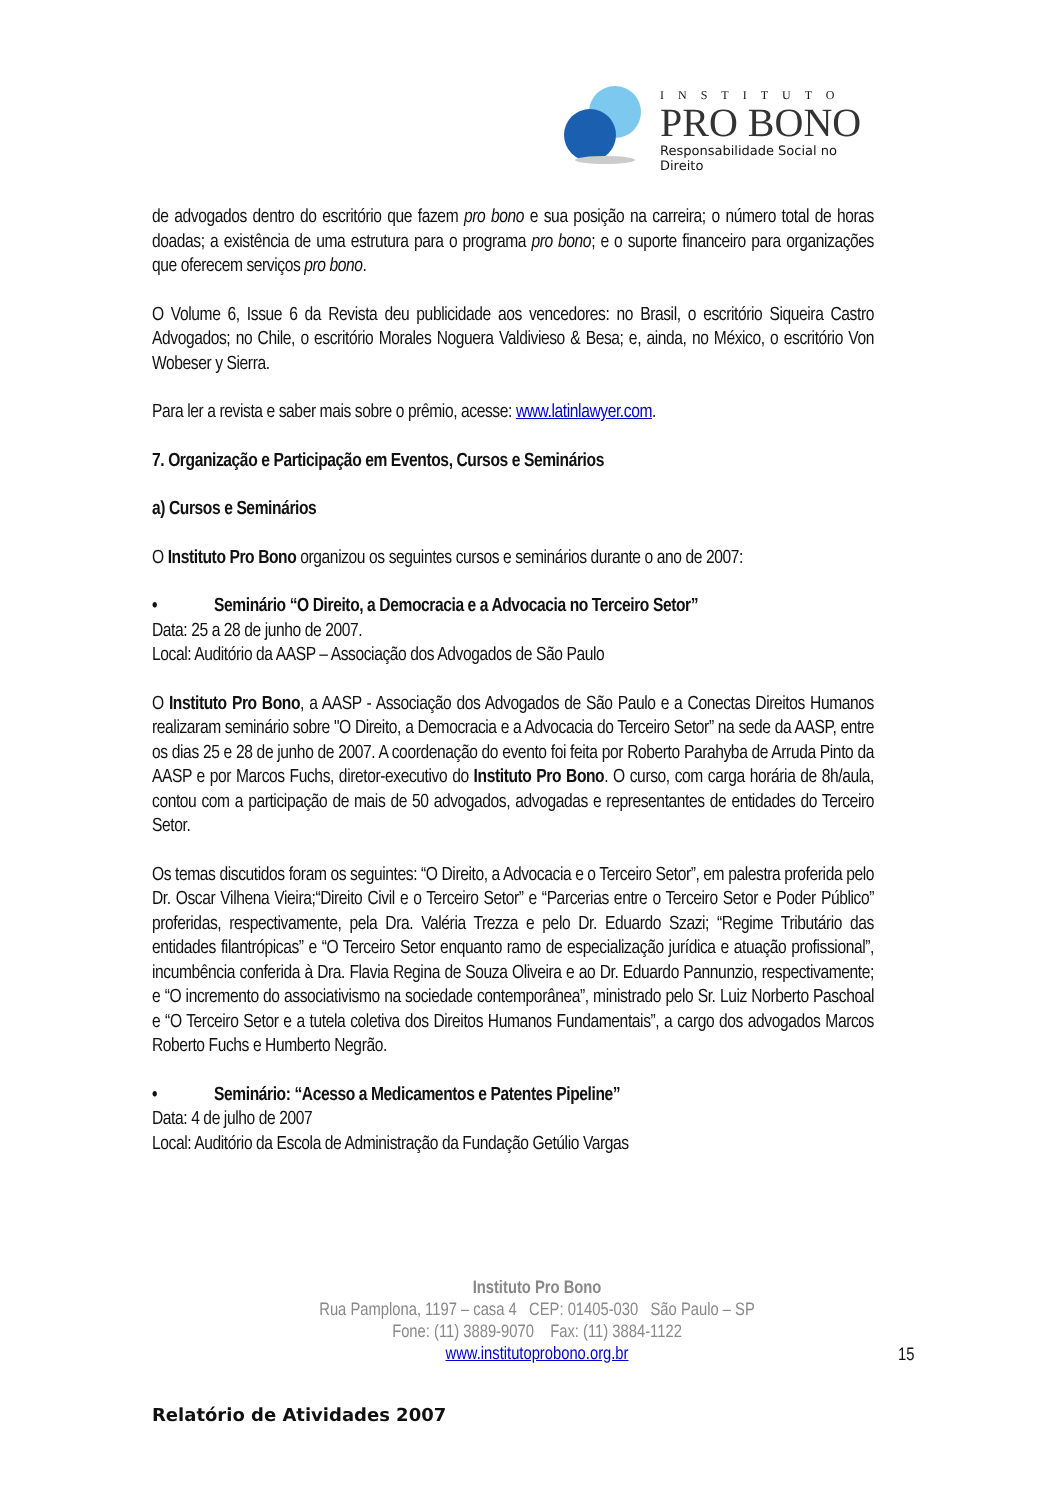INSTITUTO
PRO BONO
Responsabilidade Social no Direito
de advogados dentro do escritório que fazem pro bono e sua posição na carreira; o número total de horas doadas; a existência de uma estrutura para o programa pro bono; e o suporte financeiro para organizações que oferecem serviços pro bono.
O Volume 6, Issue 6 da Revista deu publicidade aos vencedores: no Brasil, o escritório Siqueira Castro Advogados; no Chile, o escritório Morales Noguera Valdivieso & Besa; e, ainda, no México, o escritório Von Wobeser y Sierra.
Para ler a revista e saber mais sobre o prêmio, acesse: www.latinlawyer.com.
7. Organização e Participação em Eventos, Cursos e Seminários
a) Cursos e Seminários
O Instituto Pro Bono organizou os seguintes cursos e seminários durante o ano de 2007:
• Seminário “O Direito, a Democracia e a Advocacia no Terceiro Setor”
Data: 25 a 28 de junho de 2007.
Local: Auditório da AASP – Associação dos Advogados de São Paulo
O Instituto Pro Bono, a AASP - Associação dos Advogados de São Paulo e a Conectas Direitos Humanos realizaram seminário sobre "O Direito, a Democracia e a Advocacia do Terceiro Setor” na sede da AASP, entre os dias 25 e 28 de junho de 2007. A coordenação do evento foi feita por Roberto Parahyba de Arruda Pinto da AASP e por Marcos Fuchs, diretor-executivo do Instituto Pro Bono. O curso, com carga horária de 8h/aula, contou com a participação de mais de 50 advogados, advogadas e representantes de entidades do Terceiro Setor.
Os temas discutidos foram os seguintes: “O Direito, a Advocacia e o Terceiro Setor”, em palestra proferida pelo Dr. Oscar Vilhena Vieira;“Direito Civil e o Terceiro Setor” e “Parcerias entre o Terceiro Setor e Poder Público” proferidas, respectivamente, pela Dra. Valéria Trezza e pelo Dr. Eduardo Szazi; “Regime Tributário das entidades filantrópicas” e “O Terceiro Setor enquanto ramo de especialização jurídica e atuação profissional”, incumbência conferida à Dra. Flavia Regina de Souza Oliveira e ao Dr. Eduardo Pannunzio, respectivamente; e “O incremento do associativismo na sociedade contemporânea”, ministrado pelo Sr. Luiz Norberto Paschoal e “O Terceiro Setor e a tutela coletiva dos Direitos Humanos Fundamentais”, a cargo dos advogados Marcos Roberto Fuchs e Humberto Negrão.
• Seminário: “Acesso a Medicamentos e Patentes Pipeline”
Data: 4 de julho de 2007
Local: Auditório da Escola de Administração da Fundação Getúlio Vargas
Instituto Pro Bono
Rua Pamplona, 1197 – casa 4 CEP: 01405-030 São Paulo – SP
Fone: (11) 3889-9070 Fax: (11) 3884-1122
www.institutoprobono.org.br
15
Relatório de Atividades 2007